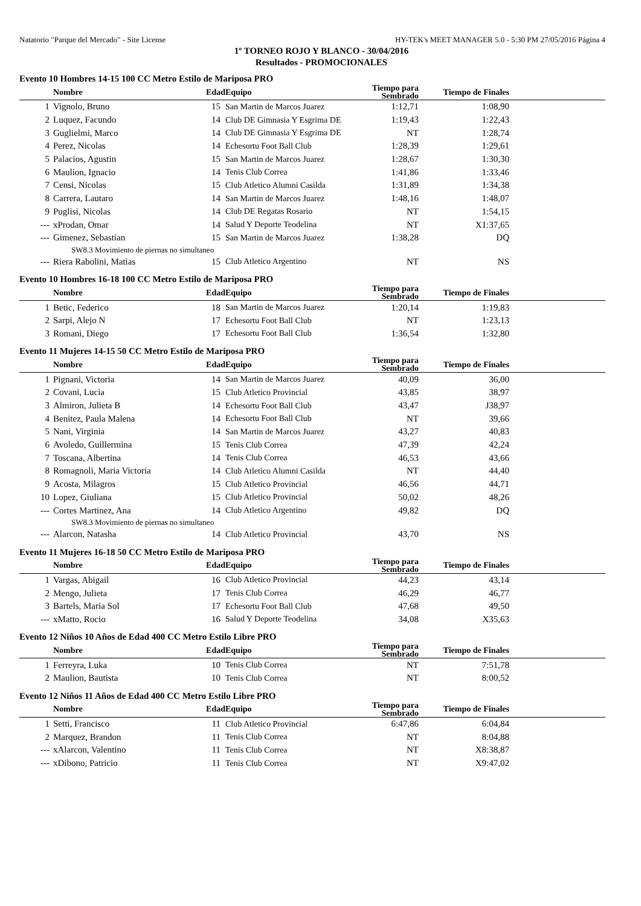Natatorio "Parque del Mercado" - Site License HY-TEK's MEET MANAGER 5.0 - 5:30 PM 27/05/2016 Página 4
1º TORNEO ROJO Y BLANCO - 30/04/2016
Resultados - PROMOCIONALES
Evento 10 Hombres 14-15 100 CC Metro Estilo de Mariposa PRO
| | Nombre | Edad | Equipo | Tiempo para Sembrado | Tiempo de Finales | |
| --- | --- | --- | --- | --- | --- | --- |
| 1 | Vignolo, Bruno | 15 | San Martin de Marcos Juarez | 1:12,71 | 1:08,90 | |
| 2 | Luquez, Facundo | 14 | Club DE Gimnasia Y Esgrima DE | 1:19,43 | 1:22,43 | |
| 3 | Guglielmi, Marco | 14 | Club DE Gimnasia Y Esgrima DE | NT | 1:28,74 | |
| 4 | Perez, Nicolas | 14 | Echesortu Foot Ball Club | 1:28,39 | 1:29,61 | |
| 5 | Palacios, Agustin | 15 | San Martin de Marcos Juarez | 1:28,67 | 1:30,30 | |
| 6 | Maulion, Ignacio | 14 | Tenis Club Correa | 1:41,86 | 1:33,46 | |
| 7 | Censi, Nicolas | 15 | Club Atletico Alumni Casilda | 1:31,89 | 1:34,38 | |
| 8 | Carrera, Lautaro | 14 | San Martin de Marcos Juarez | 1:48,16 | 1:48,07 | |
| 9 | Puglisi, Nicolas | 14 | Club DE Regatas Rosario | NT | 1:54,15 | |
| --- | xProdan, Omar | 14 | Salud Y Deporte Teodelina | NT | X1:37,65 | |
| --- | Gimenez, Sebastian | 15 | San Martin de Marcos Juarez | 1:38,28 | DQ | |
| | SW8.3 Movimiento de piernas no simultaneo | | | | | |
| --- | Riera Rabolini, Matias | 15 | Club Atletico Argentino | NT | NS | |
Evento 10 Hombres 16-18 100 CC Metro Estilo de Mariposa PRO
| | Nombre | Edad | Equipo | Tiempo para Sembrado | Tiempo de Finales | |
| --- | --- | --- | --- | --- | --- | --- |
| 1 | Betic, Federico | 18 | San Martin de Marcos Juarez | 1:20,14 | 1:19,83 | |
| 2 | Sarpi, Alejo N | 17 | Echesortu Foot Ball Club | NT | 1:23,13 | |
| 3 | Romani, Diego | 17 | Echesortu Foot Ball Club | 1:36,54 | 1:32,80 | |
Evento 11 Mujeres 14-15 50 CC Metro Estilo de Mariposa PRO
| | Nombre | Edad | Equipo | Tiempo para Sembrado | Tiempo de Finales | |
| --- | --- | --- | --- | --- | --- | --- |
| 1 | Pignani, Victoria | 14 | San Martin de Marcos Juarez | 40,09 | 36,00 | |
| 2 | Covani, Lucia | 15 | Club Atletico Provincial | 43,85 | 38,97 | |
| 3 | Almiron, Julieta B | 14 | Echesortu Foot Ball Club | 43,47 | J38,97 | |
| 4 | Benitez, Paula Malena | 14 | Echesortu Foot Ball Club | NT | 39,66 | |
| 5 | Nani, Virginia | 14 | San Martin de Marcos Juarez | 43,27 | 40,83 | |
| 6 | Avoledo, Guillermina | 15 | Tenis Club Correa | 47,39 | 42,24 | |
| 7 | Toscana, Albertina | 14 | Tenis Club Correa | 46,53 | 43,66 | |
| 8 | Romagnoli, Maria Victoria | 14 | Club Atletico Alumni Casilda | NT | 44,40 | |
| 9 | Acosta, Milagros | 15 | Club Atletico Provincial | 46,56 | 44,71 | |
| 10 | Lopez, Giuliana | 15 | Club Atletico Provincial | 50,02 | 48,26 | |
| --- | Cortes Martinez, Ana | 14 | Club Atletico Argentino | 49,82 | DQ | |
| | SW8.3 Movimiento de piernas no simultaneo | | | | | |
| --- | Alarcon, Natasha | 14 | Club Atletico Provincial | 43,70 | NS | |
Evento 11 Mujeres 16-18 50 CC Metro Estilo de Mariposa PRO
| | Nombre | Edad | Equipo | Tiempo para Sembrado | Tiempo de Finales | |
| --- | --- | --- | --- | --- | --- | --- |
| 1 | Vargas, Abigail | 16 | Club Atletico Provincial | 44,23 | 43,14 | |
| 2 | Mengo, Julieta | 17 | Tenis Club Correa | 46,29 | 46,77 | |
| 3 | Bartels, Maria Sol | 17 | Echesortu Foot Ball Club | 47,68 | 49,50 | |
| --- | xMatto, Rocio | 16 | Salud Y Deporte Teodelina | 34,08 | X35,63 | |
Evento 12 Niños 10 Años de Edad 400 CC Metro Estilo Libre PRO
| | Nombre | Edad | Equipo | Tiempo para Sembrado | Tiempo de Finales | |
| --- | --- | --- | --- | --- | --- | --- |
| 1 | Ferreyra, Luka | 10 | Tenis Club Correa | NT | 7:51,78 | |
| 2 | Maulion, Bautista | 10 | Tenis Club Correa | NT | 8:00,52 | |
Evento 12 Niños 11 Años de Edad 400 CC Metro Estilo Libre PRO
| | Nombre | Edad | Equipo | Tiempo para Sembrado | Tiempo de Finales | |
| --- | --- | --- | --- | --- | --- | --- |
| 1 | Setti, Francisco | 11 | Club Atletico Provincial | 6:47,86 | 6:04,84 | |
| 2 | Marquez, Brandon | 11 | Tenis Club Correa | NT | 8:04,88 | |
| --- | xAlarcon, Valentino | 11 | Tenis Club Correa | NT | X8:38,87 | |
| --- | xDibono, Patricio | 11 | Tenis Club Correa | NT | X9:47,02 | |